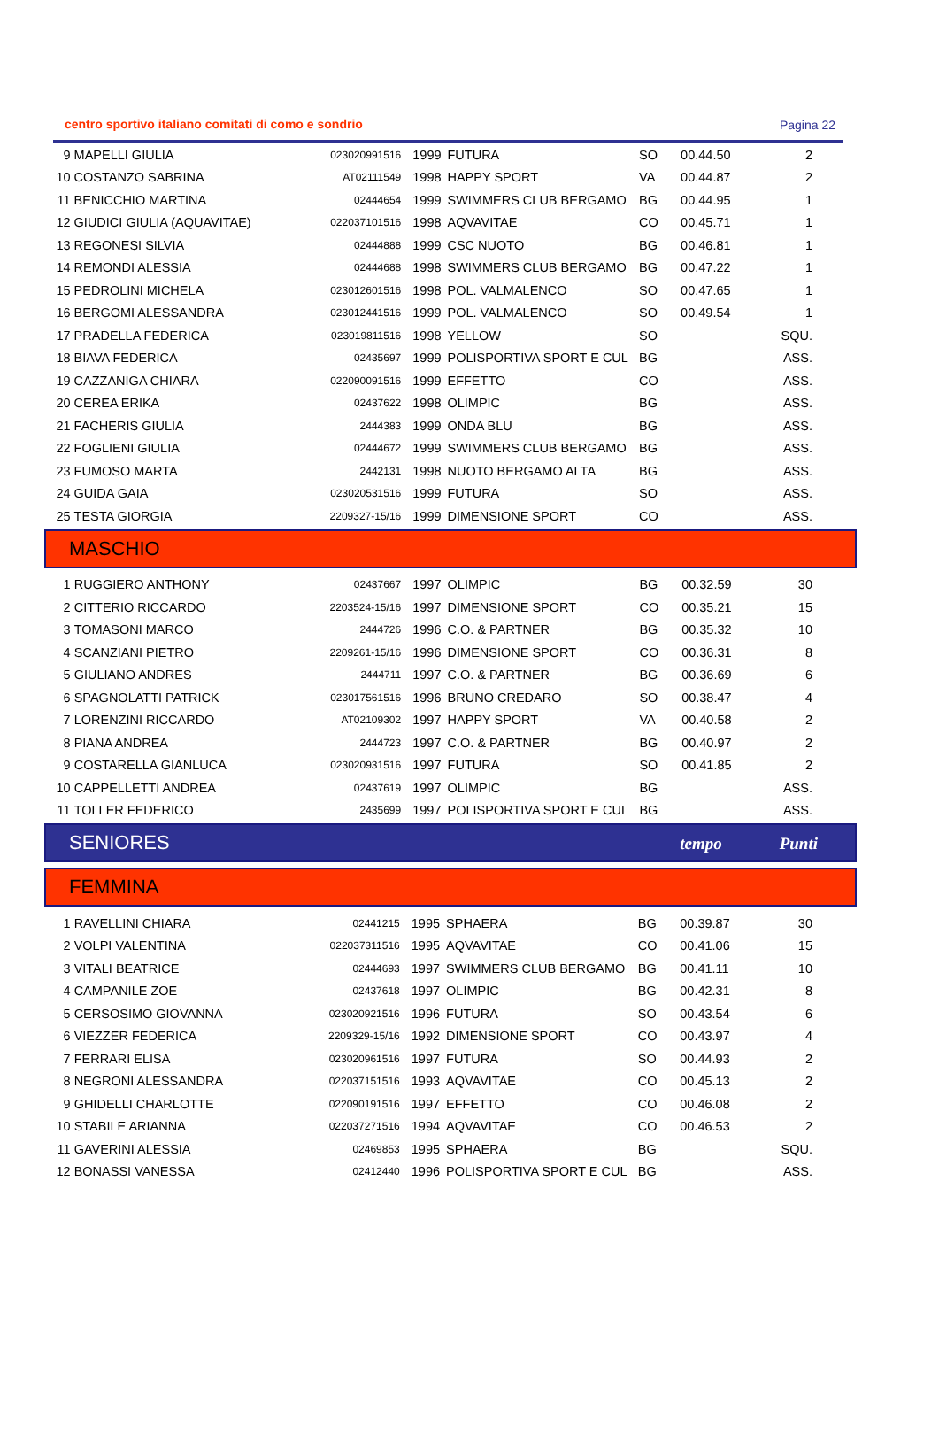centro sportivo italiano comitati di como e sondrio Pagina 22
| 9 | MAPELLI GIULIA | 023020991516 | 1999 | FUTURA | SO | 00.44.50 | 2 |
| 10 | COSTANZO SABRINA | AT02111549 | 1998 | HAPPY SPORT | VA | 00.44.87 | 2 |
| 11 | BENICCHIO MARTINA | 02444654 | 1999 | SWIMMERS CLUB BERGAMO | BG | 00.44.95 | 1 |
| 12 | GIUDICI GIULIA (AQUAVITAE) | 022037101516 | 1998 | AQVAVITAE | CO | 00.45.71 | 1 |
| 13 | REGONESI SILVIA | 02444888 | 1999 | CSC NUOTO | BG | 00.46.81 | 1 |
| 14 | REMONDI ALESSIA | 02444688 | 1998 | SWIMMERS CLUB BERGAMO | BG | 00.47.22 | 1 |
| 15 | PEDROLINI MICHELA | 023012601516 | 1998 | POL. VALMALENCO | SO | 00.47.65 | 1 |
| 16 | BERGOMI ALESSANDRA | 023012441516 | 1999 | POL. VALMALENCO | SO | 00.49.54 | 1 |
| 17 | PRADELLA FEDERICA | 023019811516 | 1998 | YELLOW | SO | | SQU. |
| 18 | BIAVA FEDERICA | 02435697 | 1999 | POLISPORTIVA SPORT E CUL | BG | | ASS. |
| 19 | CAZZANIGA CHIARA | 022090091516 | 1999 | EFFETTO | CO | | ASS. |
| 20 | CEREA ERIKA | 02437622 | 1998 | OLIMPIC | BG | | ASS. |
| 21 | FACHERIS GIULIA | 2444383 | 1999 | ONDA BLU | BG | | ASS. |
| 22 | FOGLIENI GIULIA | 02444672 | 1999 | SWIMMERS CLUB BERGAMO | BG | | ASS. |
| 23 | FUMOSO MARTA | 2442131 | 1998 | NUOTO BERGAMO ALTA | BG | | ASS. |
| 24 | GUIDA GAIA | 023020531516 | 1999 | FUTURA | SO | | ASS. |
| 25 | TESTA GIORGIA | 2209327-15/16 | 1999 | DIMENSIONE SPORT | CO | | ASS. |
MASCHIO
| 1 | RUGGIERO ANTHONY | 02437667 | 1997 | OLIMPIC | BG | 00.32.59 | 30 |
| 2 | CITTERIO RICCARDO | 2203524-15/16 | 1997 | DIMENSIONE SPORT | CO | 00.35.21 | 15 |
| 3 | TOMASONI MARCO | 2444726 | 1996 | C.O. & PARTNER | BG | 00.35.32 | 10 |
| 4 | SCANZIANI PIETRO | 2209261-15/16 | 1996 | DIMENSIONE SPORT | CO | 00.36.31 | 8 |
| 5 | GIULIANO ANDRES | 2444711 | 1997 | C.O. & PARTNER | BG | 00.36.69 | 6 |
| 6 | SPAGNOLATTI PATRICK | 023017561516 | 1996 | BRUNO CREDARO | SO | 00.38.47 | 4 |
| 7 | LORENZINI RICCARDO | AT02109302 | 1997 | HAPPY SPORT | VA | 00.40.58 | 2 |
| 8 | PIANA ANDREA | 2444723 | 1997 | C.O. & PARTNER | BG | 00.40.97 | 2 |
| 9 | COSTARELLA GIANLUCA | 023020931516 | 1997 | FUTURA | SO | 00.41.85 | 2 |
| 10 | CAPPELLETTI ANDREA | 02437619 | 1997 | OLIMPIC | BG | | ASS. |
| 11 | TOLLER FEDERICO | 2435699 | 1997 | POLISPORTIVA SPORT E CUL | BG | | ASS. |
SENIORES tempo Punti
FEMMINA
| 1 | RAVELLINI CHIARA | 02441215 | 1995 | SPHAERA | BG | 00.39.87 | 30 |
| 2 | VOLPI VALENTINA | 022037311516 | 1995 | AQVAVITAE | CO | 00.41.06 | 15 |
| 3 | VITALI BEATRICE | 02444693 | 1997 | SWIMMERS CLUB BERGAMO | BG | 00.41.11 | 10 |
| 4 | CAMPANILE ZOE | 02437618 | 1997 | OLIMPIC | BG | 00.42.31 | 8 |
| 5 | CERSOSIMO GIOVANNA | 023020921516 | 1996 | FUTURA | SO | 00.43.54 | 6 |
| 6 | VIEZZER FEDERICA | 2209329-15/16 | 1992 | DIMENSIONE SPORT | CO | 00.43.97 | 4 |
| 7 | FERRARI ELISA | 023020961516 | 1997 | FUTURA | SO | 00.44.93 | 2 |
| 8 | NEGRONI ALESSANDRA | 022037151516 | 1993 | AQVAVITAE | CO | 00.45.13 | 2 |
| 9 | GHIDELLI CHARLOTTE | 022090191516 | 1997 | EFFETTO | CO | 00.46.08 | 2 |
| 10 | STABILE ARIANNA | 022037271516 | 1994 | AQVAVITAE | CO | 00.46.53 | 2 |
| 11 | GAVERINI ALESSIA | 02469853 | 1995 | SPHAERA | BG | | SQU. |
| 12 | BONASSI VANESSA | 02412440 | 1996 | POLISPORTIVA SPORT E CUL | BG | | ASS. |